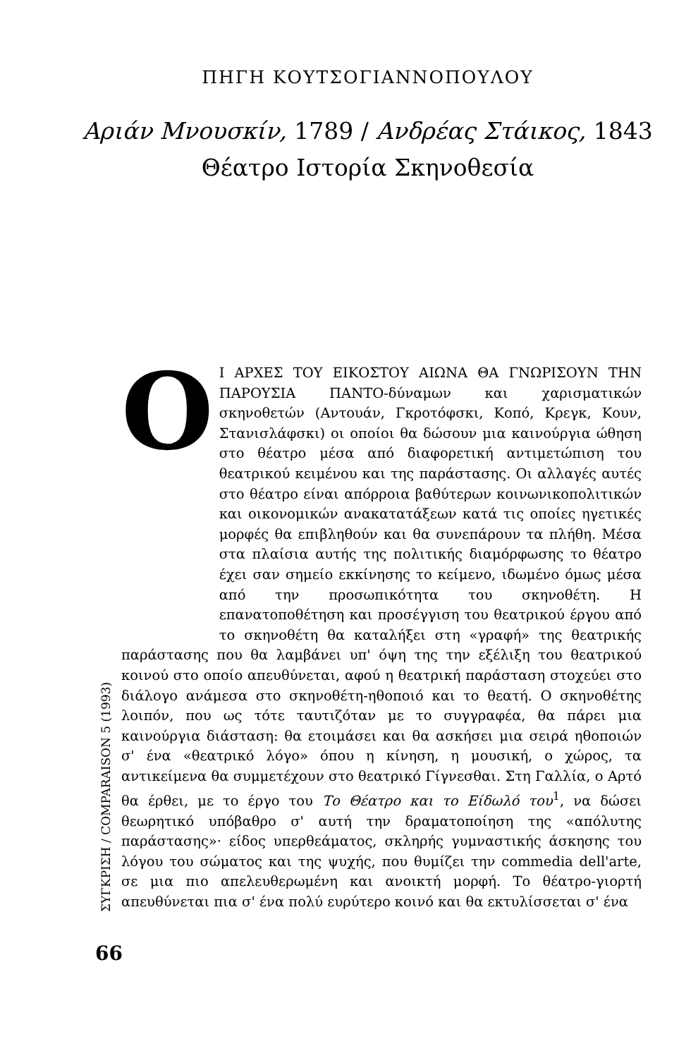ΠΗΓΗ ΚΟΥΤΣΟΓΙΑΝΝΟΠΟΥΛΟΥ
Αριάν Μνουσκίν, 1789 / Ανδρέας Στάικος, 1843
Θέατρο Ιστορία Σκηνοθεσία
ΣΥΓΚΡΙΣΗ / COMPARAISON 5 (1993)
66
ΟΙ ΑΡΧΕΣ ΤΟΥ ΕΙΚΟΣΤΟΥ ΑΙΩΝΑ ΘΑ ΓΝΩΡΙΣΟΥΝ ΤΗΝ ΠΑΡΟΥΣΙΑ ΠΑΝΤΟ-δύναμων και χαρισματικών σκηνοθετών (Αντουάν, Γκροτόφσκι, Κοπό, Κρεγκ, Κουν, Στανισλάφσκι) οι οποίοι θα δώσουν μια καινούργια ώθηση στο θέατρο μέσα από διαφορετική αντιμετώπιση του θεατρικού κειμένου και της παράστασης. Οι αλλαγές αυτές στο θέατρο είναι απόρροια βαθύτερων κοινωνικοπολιτικών και οικονομικών ανακατατάξεων κατά τις οποίες ηγετικές μορφές θα επιβληθούν και θα συνεπάρουν τα πλήθη. Μέσα στα πλαίσια αυτής της πολιτικής διαμόρφωσης το θέατρο έχει σαν σημείο εκκίνησης το κείμενο, ιδωμένο όμως μέσα από την προσωπικότητα του σκηνοθέτη. Η επανατοποθέτηση και προσέγγιση του θεατρικού έργου από το σκηνοθέτη θα καταλήξει στη «γραφή» της θεατρικής παράστασης που θα λαμβάνει υπ' όψη της την εξέλιξη του θεατρικού κοινού στο οποίο απευθύνεται, αφού η θεατρική παράσταση στοχεύει στο διάλογο ανάμεσα στο σκηνοθέτη-ηθοποιό και το θεατή. Ο σκηνοθέτης λοιπόν, που ως τότε ταυτιζόταν με το συγγραφέα, θα πάρει μια καινούργια διάσταση: θα ετοιμάσει και θα ασκήσει μια σειρά ηθοποιών σ' ένα «θεατρικό λόγο» όπου η κίνηση, η μουσική, ο χώρος, τα αντικείμενα θα συμμετέχουν στο θεατρικό Γίγνεσθαι. Στη Γαλλία, ο Αρτό θα έρθει, με το έργο του Το Θέατρο και το Είδωλό του<sup>1</sup>, να δώσει θεωρητικό υπόβαθρο σ' αυτή την δραματοποίηση της «απόλυτης παράστασης»· είδος υπερθεάματος, σκληρής γυμναστικής άσκησης του λόγου του σώματος και της ψυχής, που θυμίζει την commedia dell'arte, σε μια πιο απελευθερωμένη και ανοικτή μορφή. Το θέατρο-γιορτή απευθύνεται πια σ' ένα πολύ ευρύτερο κοινό και θα εκτυλίσσεται σ' ένα